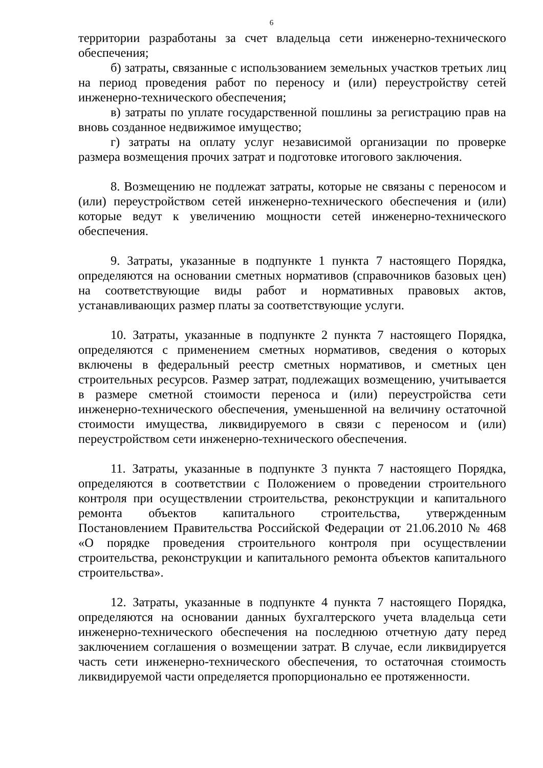6
территории разработаны за счет владельца сети инженерно-технического обеспечения;
б) затраты, связанные с использованием земельных участков третьих лиц на период проведения работ по переносу и (или) переустройству сетей инженерно-технического обеспечения;
в) затраты по уплате государственной пошлины за регистрацию прав на вновь созданное недвижимое имущество;
г) затраты на оплату услуг независимой организации по проверке размера возмещения прочих затрат и подготовке итогового заключения.
8. Возмещению не подлежат затраты, которые не связаны с переносом и (или) переустройством сетей инженерно-технического обеспечения и (или) которые ведут к увеличению мощности сетей инженерно-технического обеспечения.
9. Затраты, указанные в подпункте 1 пункта 7 настоящего Порядка, определяются на основании сметных нормативов (справочников базовых цен) на соответствующие виды работ и нормативных правовых актов, устанавливающих размер платы за соответствующие услуги.
10. Затраты, указанные в подпункте 2 пункта 7 настоящего Порядка, определяются с применением сметных нормативов, сведения о которых включены в федеральный реестр сметных нормативов, и сметных цен строительных ресурсов. Размер затрат, подлежащих возмещению, учитывается в размере сметной стоимости переноса и (или) переустройства сети инженерно-технического обеспечения, уменьшенной на величину остаточной стоимости имущества, ликвидируемого в связи с переносом и (или) переустройством сети инженерно-технического обеспечения.
11. Затраты, указанные в подпункте 3 пункта 7 настоящего Порядка, определяются в соответствии с Положением о проведении строительного контроля при осуществлении строительства, реконструкции и капитального ремонта объектов капитального строительства, утвержденным Постановлением Правительства Российской Федерации от 21.06.2010 № 468 «О порядке проведения строительного контроля при осуществлении строительства, реконструкции и капитального ремонта объектов капитального строительства».
12. Затраты, указанные в подпункте 4 пункта 7 настоящего Порядка, определяются на основании данных бухгалтерского учета владельца сети инженерно-технического обеспечения на последнюю отчетную дату перед заключением соглашения о возмещении затрат. В случае, если ликвидируется часть сети инженерно-технического обеспечения, то остаточная стоимость ликвидируемой части определяется пропорционально ее протяженности.